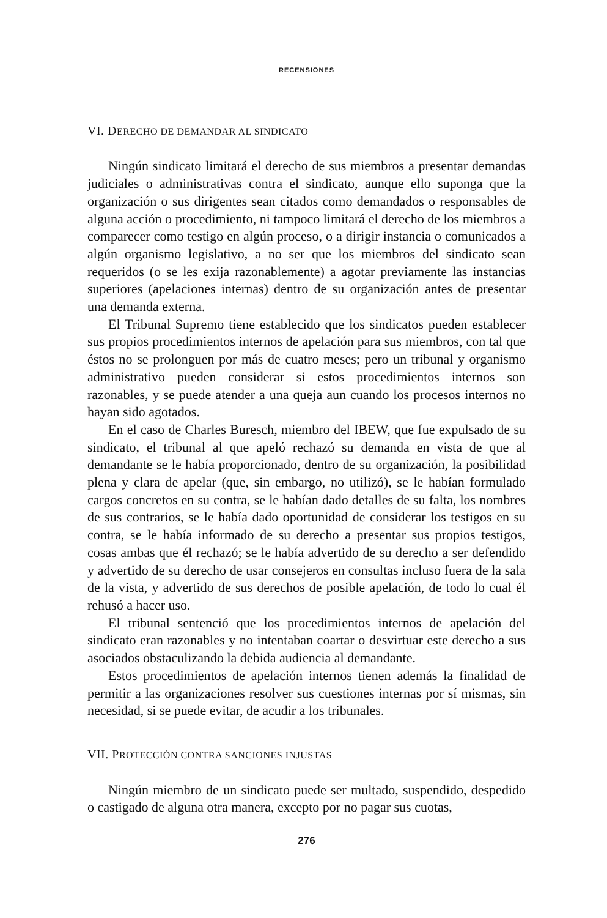RECENSIONES
VI. DERECHO DE DEMANDAR AL SINDICATO
Ningún sindicato limitará el derecho de sus miembros a presentar demandas judiciales o administrativas contra el sindicato, aunque ello suponga que la organización o sus dirigentes sean citados como demandados o responsables de alguna acción o procedimiento, ni tampoco limitará el derecho de los miembros a comparecer como testigo en algún proceso, o a dirigir instancia o comunicados a algún organismo legislativo, a no ser que los miembros del sindicato sean requeridos (o se les exija razonablemente) a agotar previamente las instancias superiores (apelaciones internas) dentro de su organización antes de presentar una demanda externa.
El Tribunal Supremo tiene establecido que los sindicatos pueden establecer sus propios procedimientos internos de apelación para sus miembros, con tal que éstos no se prolonguen por más de cuatro meses; pero un tribunal y organismo administrativo pueden considerar si estos procedimientos internos son razonables, y se puede atender a una queja aun cuando los procesos internos no hayan sido agotados.
En el caso de Charles Buresch, miembro del IBEW, que fue expulsado de su sindicato, el tribunal al que apeló rechazó su demanda en vista de que al demandante se le había proporcionado, dentro de su organización, la posibilidad plena y clara de apelar (que, sin embargo, no utilizó), se le habían formulado cargos concretos en su contra, se le habían dado detalles de su falta, los nombres de sus contrarios, se le había dado oportunidad de considerar los testigos en su contra, se le había informado de su derecho a presentar sus propios testigos, cosas ambas que él rechazó; se le había advertido de su derecho a ser defendido y advertido de su derecho de usar consejeros en consultas incluso fuera de la sala de la vista, y advertido de sus derechos de posible apelación, de todo lo cual él rehusó a hacer uso.
El tribunal sentenció que los procedimientos internos de apelación del sindicato eran razonables y no intentaban coartar o desvirtuar este derecho a sus asociados obstaculizando la debida audiencia al demandante.
Estos procedimientos de apelación internos tienen además la finalidad de permitir a las organizaciones resolver sus cuestiones internas por sí mismas, sin necesidad, si se puede evitar, de acudir a los tribunales.
VII. PROTECCIÓN CONTRA SANCIONES INJUSTAS
Ningún miembro de un sindicato puede ser multado, suspendido, despedido o castigado de alguna otra manera, excepto por no pagar sus cuotas,
276